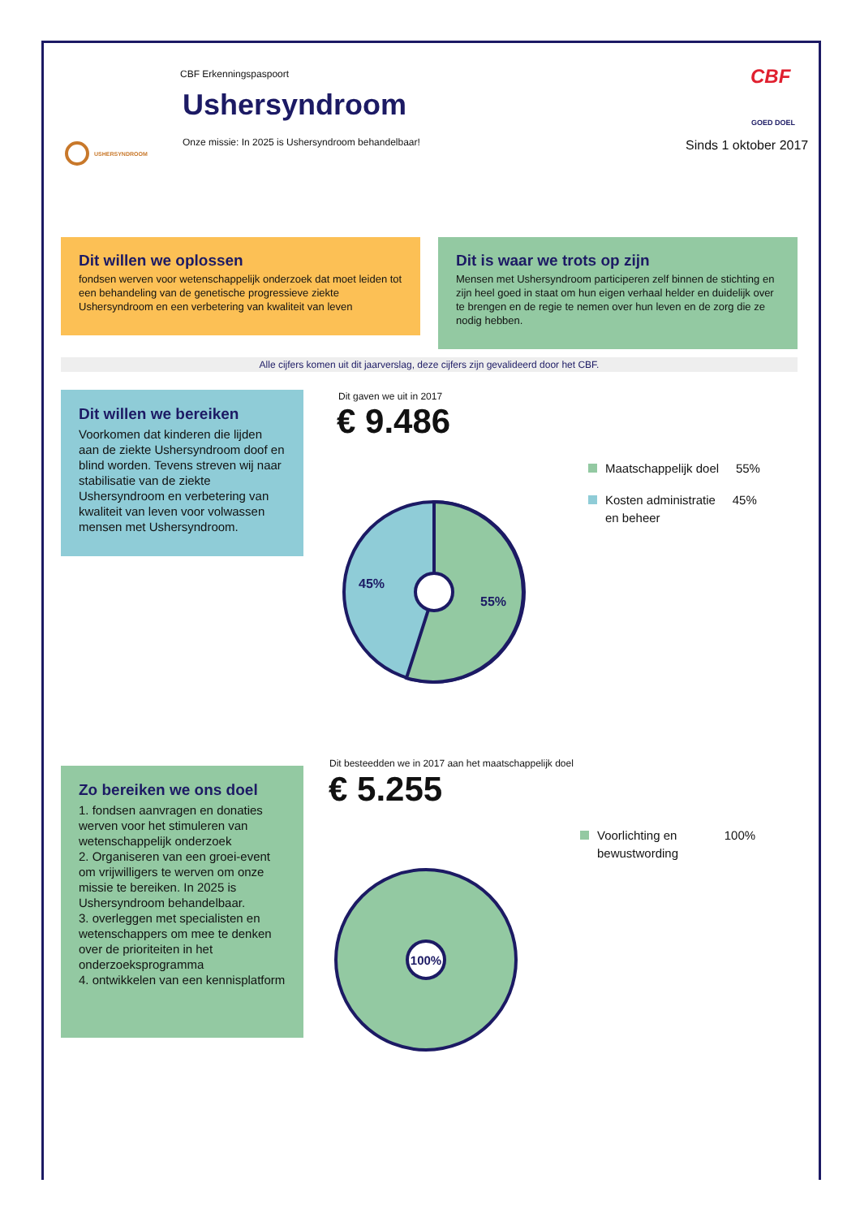CBF Erkenningspaspoort
Ushersyndroom
Onze missie: In 2025 is Ushersyndroom behandelbaar!
USHERSYNDROOM
CBF
GOED DOEL
Sinds 1 oktober 2017
Dit willen we oplossen
fondsen werven voor wetenschappelijk onderzoek dat moet leiden tot een behandeling van de genetische progressieve ziekte Ushersyndroom en een verbetering van kwaliteit van leven
Dit is waar we trots op zijn
Mensen met Ushersyndroom participeren zelf binnen de stichting en zijn heel goed in staat om hun eigen verhaal helder en duidelijk over te brengen en de regie te nemen over hun leven en de zorg die ze nodig hebben.
Alle cijfers komen uit dit jaarverslag, deze cijfers zijn gevalideerd door het CBF.
Dit willen we bereiken
Voorkomen dat kinderen die lijden aan de ziekte Ushersyndroom doof en blind worden. Tevens streven wij naar stabilisatie van de ziekte Ushersyndroom en verbetering van kwaliteit van leven voor volwassen mensen met Ushersyndroom.
Dit gaven we uit in 2017
€ 9.486
45%
55%
Maatschappelijk doel 55%
Kosten administratie 45%
en beheer
Zo bereiken we ons doel
1. fondsen aanvragen en donaties werven voor het stimuleren van wetenschappelijk onderzoek
2. Organiseren van een groei-event om vrijwilligers te werven om onze missie te bereiken. In 2025 is Ushersyndroom behandelbaar.
3. overleggen met specialisten en wetenschappers om mee te denken over de prioriteiten in het onderzoeksprogramma
4. ontwikkelen van een kennisplatform
Dit besteedden we in 2017 aan het maatschappelijk doel
€ 5.255
Voorlichting en 100%
bewustwording
100%